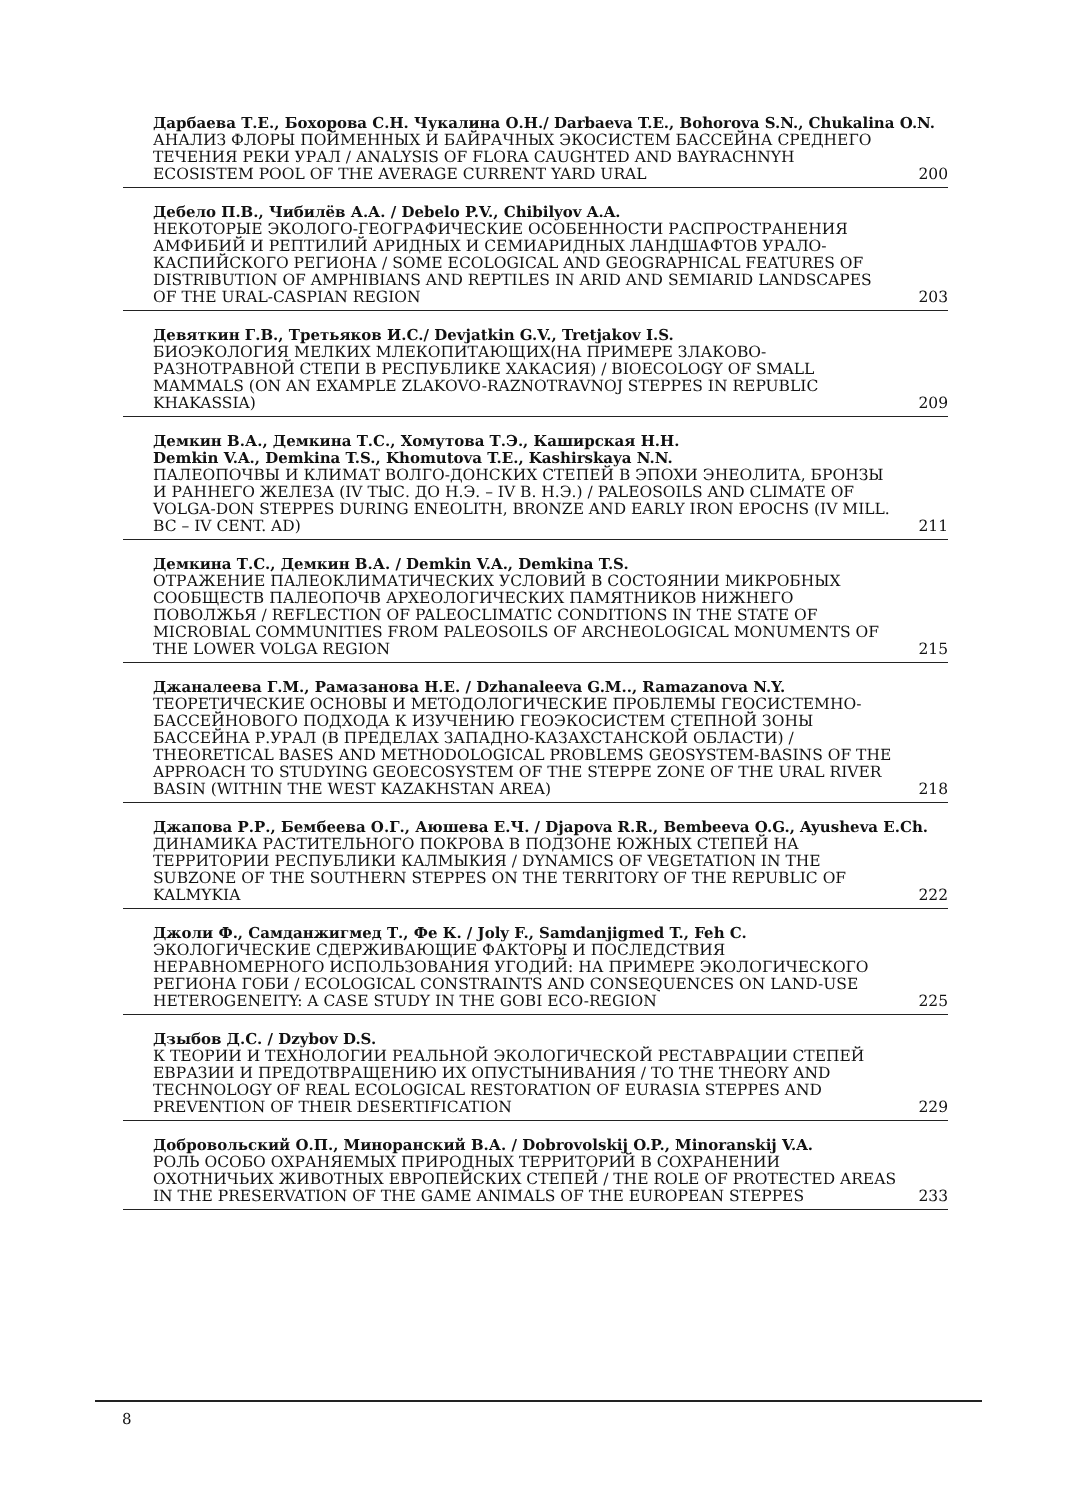Дарбаева Т.Е., Бохорова С.Н. Чукалина О.Н./ Darbaeva T.E., Bohorova S.N., Chukalina O.N.
АНАЛИЗ ФЛОРЫ ПОЙМЕННЫХ И БАЙРАЧНЫХ ЭКОСИСТЕМ БАССЕЙНА СРЕДНЕГО ТЕЧЕНИЯ РЕКИ УРАЛ / ANALYSIS OF FLORA CAUGHTED AND BAYRACHNYH ECOSISTEM POOL OF THE AVERAGE CURRENT YARD URAL 200
Дебело П.В., Чибилёв А.А. / Debelo P.V., Chibilyov A.A.
НЕКОТОРЫЕ ЭКОЛОГО-ГЕОГРАФИЧЕСКИЕ ОСОБЕННОСТИ РАСПРОСТРАНЕНИЯ АМФИБИЙ И РЕПТИЛИЙ АРИДНЫХ И СЕМИАРИДНЫХ ЛАНДШАФТОВ УРАЛО-КАСПИЙСКОГО РЕГИОНА / SOME ECOLOGICAL AND GEOGRAPHICAL FEATURES OF DISTRIBUTION OF AMPHIBIANS AND REPTILES IN ARID AND SEMIARID LANDSCAPES OF THE URAL-CASPIAN REGION 203
Девяткин Г.В., Третьяков И.С./ Devjatkin G.V., Tretjakov I.S.
БИОЭКОЛОГИЯ МЕЛКИХ МЛЕКОПИТАЮЩИХ(НА ПРИМЕРЕ ЗЛАКОВО-РАЗНОТРАВНОЙ СТЕПИ В РЕСПУБЛИКЕ ХАКАСИЯ) / BIOECOLOGY OF SMALL MAMMALS (ON AN EXAMPLE ZLAKOVO-RAZNOTRAVNOJ STEPPES IN REPUBLIC KHAKASSIA) 209
Демкин В.А., Демкина Т.С., Хомутова Т.Э., Каширская Н.Н.
Demkin V.A., Demkina T.S., Khomutova T.E., Kashirskaya N.N.
ПАЛЕОПОЧВЫ И КЛИМАТ ВОЛГО-ДОНСКИХ СТЕПЕЙ В ЭПОХИ ЭНЕОЛИТА, БРОНЗЫ И РАННЕГО ЖЕЛЕЗА (IV ТЫС. ДО Н.Э. – IV В. Н.Э.) / PALEOSOILS AND CLIMATE OF VOLGA-DON STEPPES DURING ENEOLITH, BRONZE AND EARLY IRON EPOCHS (IV MILL. BC – IV CENT. AD) 211
Демкина Т.С., Демкин В.А. / Demkin V.A., Demkina T.S.
ОТРАЖЕНИЕ ПАЛЕОКЛИМАТИЧЕСКИХ УСЛОВИЙ В СОСТОЯНИИ МИКРОБНЫХ СООБЩЕСТВ ПАЛЕОПОЧВ АРХЕОЛОГИЧЕСКИХ ПАМЯТНИКОВ НИЖНЕГО ПОВОЛЖЬЯ / REFLECTION OF PALEOCLIMATIC CONDITIONS IN THE STATE OF MICROBIAL COMMUNITIES FROM PALEOSOILS OF ARCHEOLOGICAL MONUMENTS OF THE LOWER VOLGA REGION 215
Джаналеева Г.М., Рамазанова Н.Е. / Dzhanaleeva G.M.., Ramazanova N.Y.
ТЕОРЕТИЧЕСКИЕ ОСНОВЫ И МЕТОДОЛОГИЧЕСКИЕ ПРОБЛЕМЫ ГЕОСИСТЕМНО-БАССЕЙНОВОГО ПОДХОДА К ИЗУЧЕНИЮ ГЕОЭКОСИСТЕМ СТЕПНОЙ ЗОНЫ БАССЕЙНА Р.УРАЛ (В ПРЕДЕЛАХ ЗАПАДНО-КАЗАХСТАНСКОЙ ОБЛАСТИ) / THEORETICAL BASES AND METHODOLOGICAL PROBLEMS GEOSYSTEM-BASINS OF THE APPROACH TO STUDYING GEOECOSYSTEM OF THE STEPPE ZONE OF THE URAL RIVER BASIN (WITHIN THE WEST KAZAKHSTAN AREA) 218
Джапова Р.Р., Бембеева О.Г., Аюшева Е.Ч. / Djapova R.R., Bembeeva O.G., Ayusheva E.Ch.
ДИНАМИКА РАСТИТЕЛЬНОГО ПОКРОВА В ПОДЗОНЕ ЮЖНЫХ СТЕПЕЙ НА ТЕРРИТОРИИ РЕСПУБЛИКИ КАЛМЫКИЯ / DYNAMICS OF VEGETATION IN THE SUBZONE OF THE SOUTHERN STEPPES ON THE TERRITORY OF THE REPUBLIC OF KALMYKIA 222
Джоли Ф., Самданжигмед Т., Фе К. / Joly F., Samdanjigmed T., Feh C.
ЭКОЛОГИЧЕСКИЕ СДЕРЖИВАЮЩИЕ ФАКТОРЫ И ПОСЛЕДСТВИЯ НЕРАВНОМЕРНОГО ИСПОЛЬЗОВАНИЯ УГОДИЙ: НА ПРИМЕРЕ ЭКОЛОГИЧЕСКОГО РЕГИОНА ГОБИ / ECOLOGICAL CONSTRAINTS AND CONSEQUENCES ON LAND-USE HETEROGENEITY: A CASE STUDY IN THE GOBI ECO-REGION 225
Дзыбов Д.С. / Dzybov D.S.
К ТЕОРИИ И ТЕХНОЛОГИИ РЕАЛЬНОЙ ЭКОЛОГИЧЕСКОЙ РЕСТАВРАЦИИ СТЕПЕЙ ЕВРАЗИИ И ПРЕДОТВРАЩЕНИЮ ИХ ОПУСТЫНИВАНИЯ / TO THE THEORY AND TECHNOLOGY OF REAL ECOLOGICAL RESTORATION OF EURASIA STEPPES AND PREVENTION OF THEIR DESERTIFICATION 229
Добровольский О.П., Миноранский В.А. / Dobrovolskij O.P., Minoranskij V.A.
РОЛЬ ОСОБО ОХРАНЯЕМЫХ ПРИРОДНЫХ ТЕРРИТОРИЙ В СОХРАНЕНИИ ОХОТНИЧЬИХ ЖИВОТНЫХ ЕВРОПЕЙСКИХ СТЕПЕЙ / THE ROLE OF PROTECTED AREAS IN THE PRESERVATION OF THE GAME ANIMALS OF THE EUROPEAN STEPPES 233
8